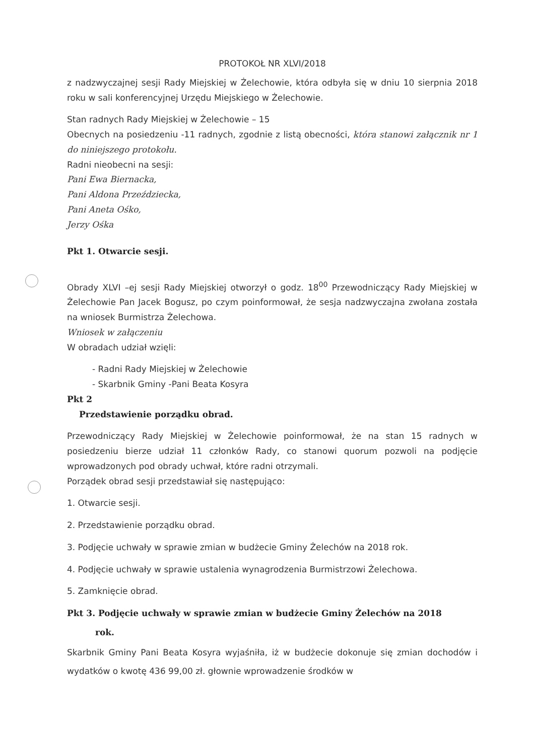PROTOKOŁ NR XLVI/2018
z nadzwyczajnej sesji Rady Miejskiej w Żelechowie, która odbyła się w dniu 10 sierpnia 2018 roku w sali konferencyjnej Urzędu Miejskiego w Żelechowie.
Stan radnych Rady Miejskiej w Żelechowie – 15
Obecnych na posiedzeniu -11 radnych, zgodnie z listą obecności, która stanowi załącznik nr 1 do niniejszego protokołu.
Radni nieobecni na sesji:
Pani Ewa Biernacka,
Pani Aldona Przeździecka,
Pani Aneta Ośko,
Jerzy Ośka
Pkt 1. Otwarcie sesji.
Obrady XLVI –ej sesji Rady Miejskiej otworzył o godz. 18<sup>00</sup> Przewodniczący Rady Miejskiej w Żelechowie Pan Jacek Bogusz, po czym poinformował, że sesja nadzwyczajna zwołana została na wniosek Burmistrza Żelechowa.
Wniosek w załączeniu
W obradach udział wzięli:
- Radni Rady Miejskiej w Żelechowie
- Skarbnik Gminy -Pani Beata Kosyra
Pkt 2
Przedstawienie porządku obrad.
Przewodniczący Rady Miejskiej w Żelechowie poinformował, że na stan 15 radnych w posiedzeniu bierze udział 11 członków Rady, co stanowi quorum pozwoli na podjęcie wprowadzonych pod obrady uchwał, które radni otrzymali.
Porządek obrad sesji przedstawiał się następująco:
1. Otwarcie sesji.
2. Przedstawienie porządku obrad.
3. Podjęcie uchwały w sprawie zmian w budżecie Gminy Żelechów na 2018 rok.
4. Podjęcie uchwały w sprawie ustalenia wynagrodzenia Burmistrzowi Żelechowa.
5. Zamknięcie obrad.
Pkt 3. Podjęcie uchwały w sprawie zmian w budżecie Gminy Żelechów na 2018
rok.
Skarbnik Gminy Pani Beata Kosyra wyjaśniła, iż w budżecie dokonuje się zmian dochodów i wydatków o kwotę 436 99,00 zł. głownie wprowadzenie środków w